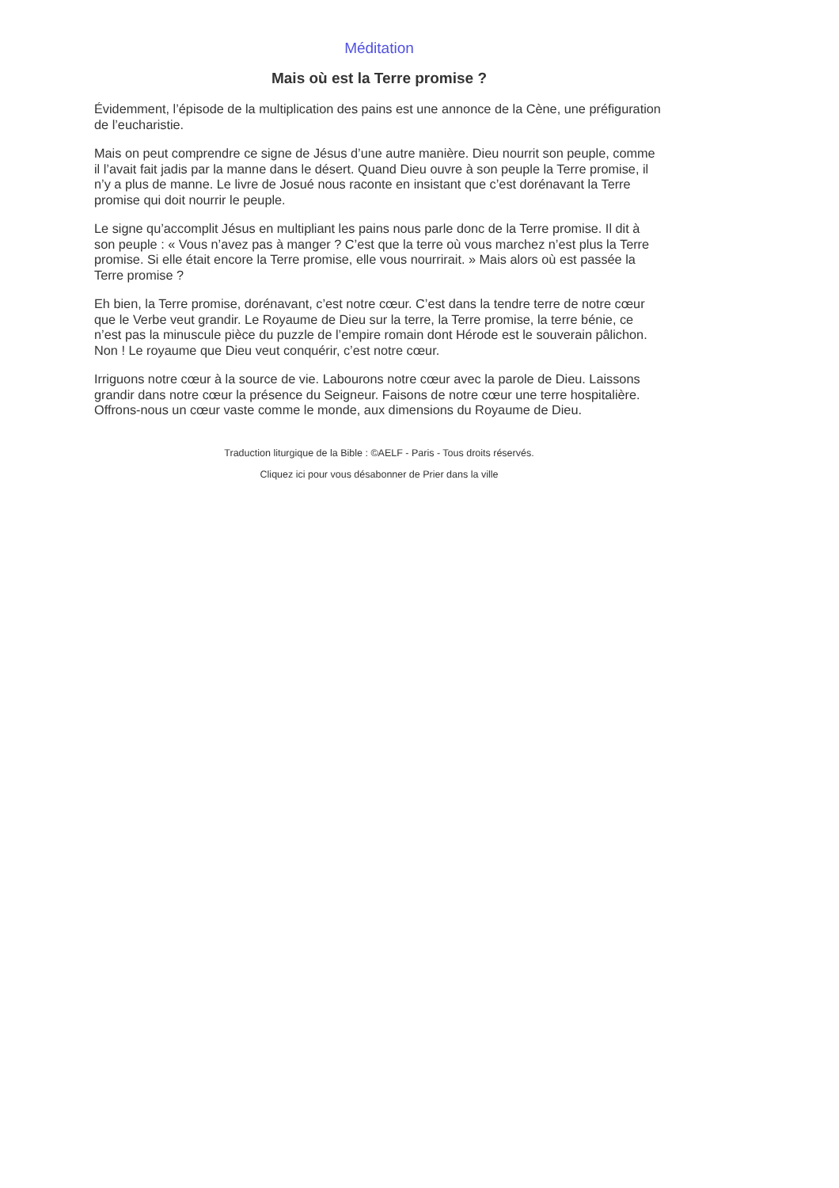Méditation
Mais où est la Terre promise ?
Évidemment, l’épisode de la multiplication des pains est une annonce de la Cène, une préfiguration de l’eucharistie.
Mais on peut comprendre ce signe de Jésus d’une autre manière. Dieu nourrit son peuple, comme il l’avait fait jadis par la manne dans le désert. Quand Dieu ouvre à son peuple la Terre promise, il n’y a plus de manne. Le livre de Josué nous raconte en insistant que c’est dorénavant la Terre promise qui doit nourrir le peuple.
Le signe qu’accomplit Jésus en multipliant les pains nous parle donc de la Terre promise. Il dit à son peuple : « Vous n’avez pas à manger ? C’est que la terre où vous marchez n’est plus la Terre promise. Si elle était encore la Terre promise, elle vous nourrirait. » Mais alors où est passée la Terre promise ?
Eh bien, la Terre promise, dorénavant, c’est notre cœur. C’est dans la tendre terre de notre cœur que le Verbe veut grandir. Le Royaume de Dieu sur la terre, la Terre promise, la terre bénie, ce n’est pas la minuscule pièce du puzzle de l’empire romain dont Hérode est le souverain pâlichon. Non ! Le royaume que Dieu veut conquérir, c’est notre cœur.
Irriguons notre cœur à la source de vie. Labourons notre cœur avec la parole de Dieu. Laissons grandir dans notre cœur la présence du Seigneur. Faisons de notre cœur une terre hospitalière. Offrons-nous un cœur vaste comme le monde, aux dimensions du Royaume de Dieu.
Traduction liturgique de la Bible : ©AELF - Paris - Tous droits réservés.
Cliquez ici pour vous désabonner de Prier dans la ville